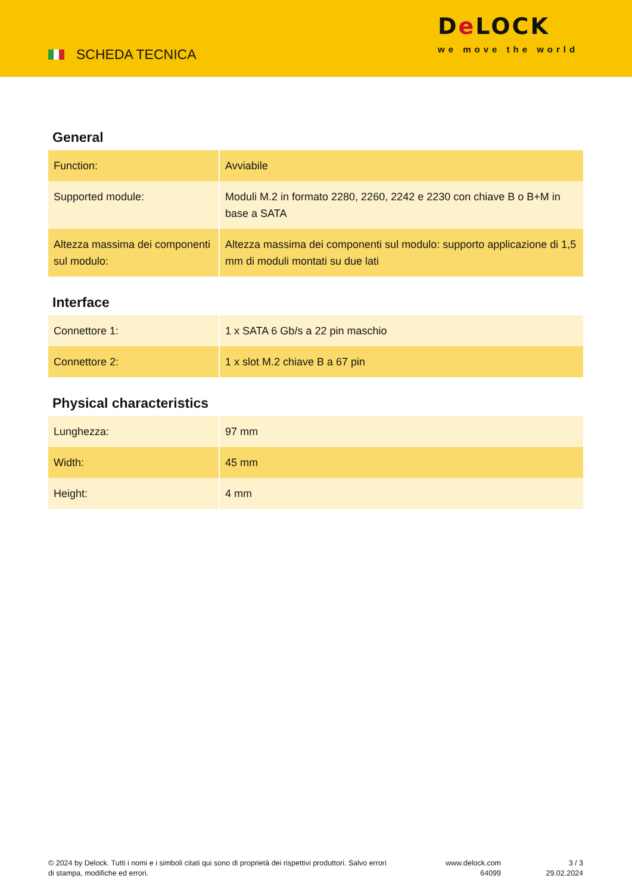SCHEDA TECNICA
De LOCK
we move the world
General
| Function: | Avviabile |
| Supported module: | Moduli M.2 in formato 2280, 2260, 2242 e 2230 con chiave B o B+M in base a SATA |
| Altezza massima dei componenti sul modulo: | Altezza massima dei componenti sul modulo: supporto applicazione di 1,5 mm di moduli montati su due lati |
Interface
| Connettore 1: | 1 x SATA 6 Gb/s a 22 pin maschio |
| Connettore 2: | 1 x slot M.2 chiave B a 67 pin |
Physical characteristics
| Lunghezza: | 97 mm |
| Width: | 45 mm |
| Height: | 4 mm |
© 2024 by Delock. Tutti i nomi e i simboli citati qui sono di proprietà dei rispettivi produttori. Salvo errori di stampa, modifiche ed errori.
www.delock.com
64099
3 / 3
29.02.2024